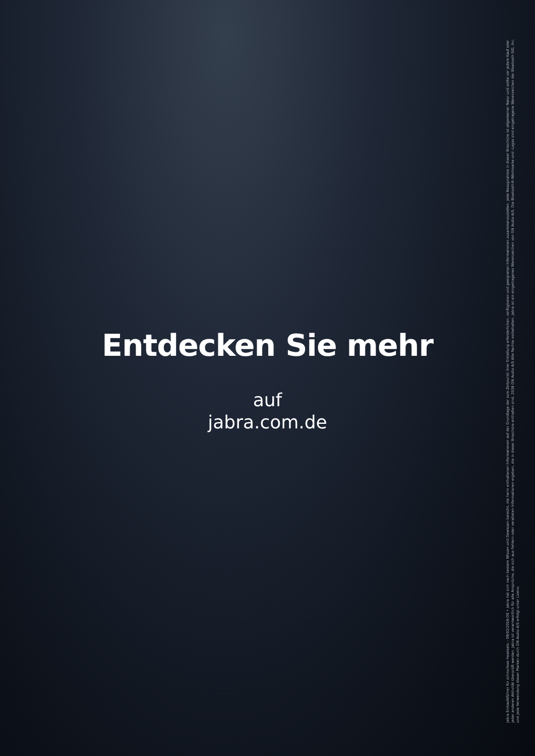Entdecken Sie mehr
auf
jabra.com.de
Jabra Einkaufsführer für schnurlose Headsets – 09/02/2018-DE • Jabra hat sich nach bestem Wissen und Gewissen bemüht, die herin enthaltenen Informationen auf der Grundlage der zum Zeitpunkt ihrer Erstellung erforderlichen, verfügbaren und geeigneten Informationen zusammenzustellen. Jede Bezugnahme in dieser Broschüre ist allgemeiner Natur und sollte vor jedem Kauf oder jeder anderen Aktivität überprüft werden. Jabra ist verantwortlich für alle Ansprüche, die sich aus Fehlern oder veralteten Informationen ergeben, die in dieser Broschüre enthalten sind. 2018 GN Audio A/S Alle Rechte vorbehalten. Jabra ist ein eingetragenes Warenzeichen von GN Audio A/S. Die Bluetooth®-Wortmarke und -Logos sind eingetragene Warenzeichen der Bluetooth SIG, Inc. und jede Verwendung dieser Marken durch GN Audio A/S erfolgt unter Lizenz.